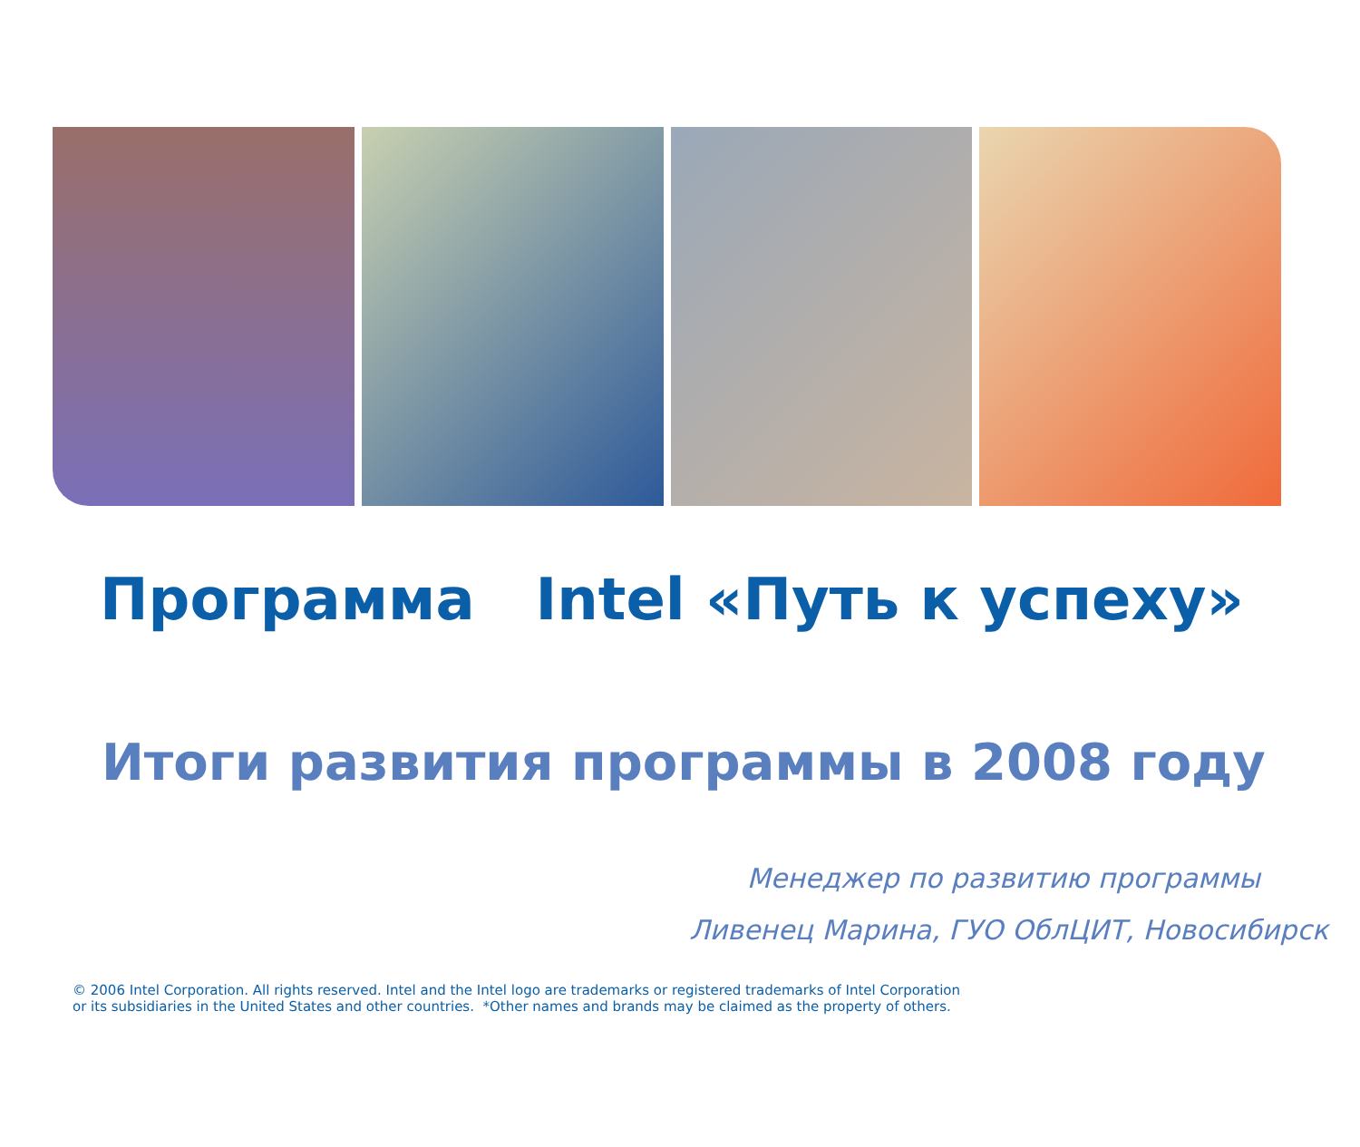Программа Intel «Путь к успеху»
Итоги развития программы в 2008 году
Менеджер по развитию программы
Ливенец Марина, ГУО ОблЦИТ, Новосибирск
© 2006 Intel Corporation. All rights reserved. Intel and the Intel logo are trademarks or registered trademarks of Intel Corporation
or its subsidiaries in the United States and other countries. *Other names and brands may be claimed as the property of others.